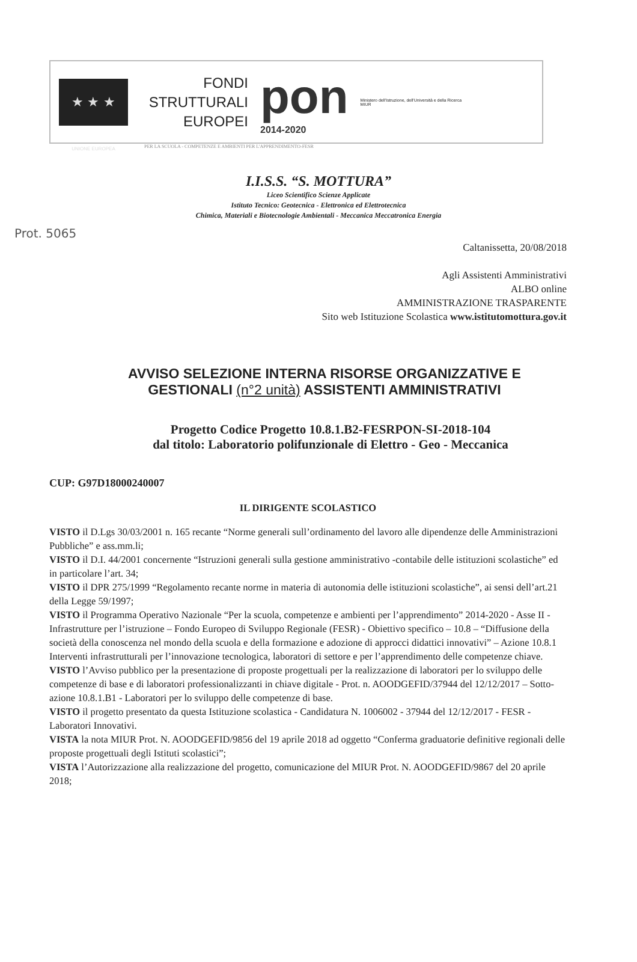★ ★ ★
UNIONE EUROPEA
FONDI
STRUTTURALI
EUROPEI
pon
2014-2020
Ministero dell'Istruzione, dell'Università e della Ricerca
MIUR
PER LA SCUOLA - COMPETENZE E AMBIENTI PER L'APPRENDIMENTO-FESR
I.I.S.S. “S. MOTTURA”
Liceo Scientifico Scienze Applicate
Istituto Tecnico: Geotecnica - Elettronica ed Elettrotecnica
Chimica, Materiali e Biotecnologie Ambientali - Meccanica Meccatronica Energia
Prot. 5065
Caltanissetta, 20/08/2018
Agli Assistenti Amministrativi
ALBO online
AMMINISTRAZIONE TRASPARENTE
Sito web Istituzione Scolastica www.istitutomottura.gov.it
AVVISO SELEZIONE INTERNA RISORSE ORGANIZZATIVE E GESTIONALI (n°2 unità) ASSISTENTI AMMINISTRATIVI
Progetto Codice Progetto 10.8.1.B2-FESRPON-SI-2018-104
dal titolo: Laboratorio polifunzionale di Elettro - Geo - Meccanica
CUP: G97D18000240007
IL DIRIGENTE SCOLASTICO
VISTO il D.Lgs 30/03/2001 n. 165 recante “Norme generali sull’ordinamento del lavoro alle dipendenze delle Amministrazioni Pubbliche” e ass.mm.li;
VISTO il D.I. 44/2001 concernente “Istruzioni generali sulla gestione amministrativo -contabile delle istituzioni scolastiche” ed in particolare l’art. 34;
VISTO il DPR 275/1999 “Regolamento recante norme in materia di autonomia delle istituzioni scolastiche”, ai sensi dell’art.21 della Legge 59/1997;
VISTO il Programma Operativo Nazionale “Per la scuola, competenze e ambienti per l’apprendimento” 2014-2020 - Asse II - Infrastrutture per l’istruzione – Fondo Europeo di Sviluppo Regionale (FESR) - Obiettivo specifico – 10.8 – “Diffusione della società della conoscenza nel mondo della scuola e della formazione e adozione di approcci didattici innovativi” – Azione 10.8.1 Interventi infrastrutturali per l’innovazione tecnologica, laboratori di settore e per l’apprendimento delle competenze chiave.
VISTO l’Avviso pubblico per la presentazione di proposte progettuali per la realizzazione di laboratori per lo sviluppo delle competenze di base e di laboratori professionalizzanti in chiave digitale - Prot. n. AOODGEFID/37944 del 12/12/2017 – Sotto-azione 10.8.1.B1 - Laboratori per lo sviluppo delle competenze di base.
VISTO il progetto presentato da questa Istituzione scolastica - Candidatura N. 1006002 - 37944 del 12/12/2017 - FESR - Laboratori Innovativi.
VISTA la nota MIUR Prot. N. AOODGEFID/9856 del 19 aprile 2018 ad oggetto “Conferma graduatorie definitive regionali delle proposte progettuali degli Istituti scolastici”;
VISTA l’Autorizzazione alla realizzazione del progetto, comunicazione del MIUR Prot. N. AOODGEFID/9867 del 20 aprile 2018;